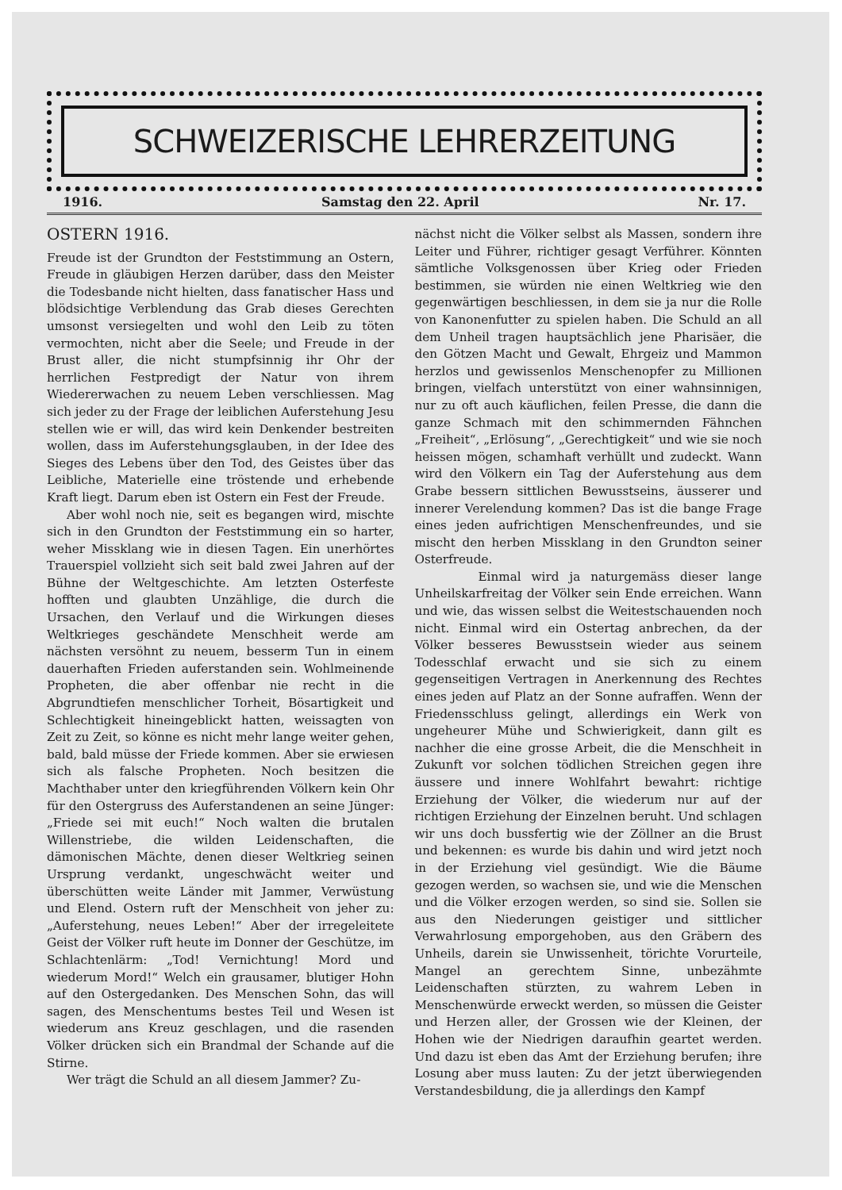SCHWEIZERISCHE LEHRERZEITUNG
1916. Samstag den 22. April Nr. 17.
OSTERN 1916.
Freude ist der Grundton der Feststimmung an Ostern, Freude in gläubigen Herzen darüber, dass den Meister die Todesbande nicht hielten, dass fanatischer Hass und blödsichtige Verblendung das Grab dieses Gerechten umsonst versiegelten und wohl den Leib zu töten vermochten, nicht aber die Seele; und Freude in der Brust aller, die nicht stumpfsinnig ihr Ohr der herrlichen Festpredigt der Natur von ihrem Wiedererwachen zu neuem Leben verschliessen. Mag sich jeder zu der Frage der leiblichen Auferstehung Jesu stellen wie er will, das wird kein Denkender bestreiten wollen, dass im Auferstehungsglauben, in der Idee des Sieges des Lebens über den Tod, des Geistes über das Leibliche, Materielle eine tröstende und erhebende Kraft liegt. Darum eben ist Ostern ein Fest der Freude.
Aber wohl noch nie, seit es begangen wird, mischte sich in den Grundton der Feststimmung ein so harter, weher Missklang wie in diesen Tagen. Ein unerhörtes Trauerspiel vollzieht sich seit bald zwei Jahren auf der Bühne der Weltgeschichte. Am letzten Osterfeste hofften und glaubten Unzählige, die durch die Ursachen, den Verlauf und die Wirkungen dieses Weltkrieges geschändete Menschheit werde am nächsten versöhnt zu neuem, besserm Tun in einem dauerhaften Frieden auferstanden sein. Wohlmeinende Propheten, die aber offenbar nie recht in die Abgrundtiefen menschlicher Torheit, Bösartigkeit und Schlechtigkeit hineingeblickt hatten, weissagten von Zeit zu Zeit, so könne es nicht mehr lange weiter gehen, bald, bald müsse der Friede kommen. Aber sie erwiesen sich als falsche Propheten. Noch besitzen die Machthaber unter den kriegführenden Völkern kein Ohr für den Ostergruss des Auferstandenen an seine Jünger: „Friede sei mit euch!“ Noch walten die brutalen Willenstriebe, die wilden Leidenschaften, die dämonischen Mächte, denen dieser Weltkrieg seinen Ursprung verdankt, ungeschwächt weiter und überschütten weite Länder mit Jammer, Verwüstung und Elend. Ostern ruft der Menschheit von jeher zu: „Auferstehung, neues Leben!“ Aber der irregeleitete Geist der Völker ruft heute im Donner der Geschütze, im Schlachtenlärm: „Tod! Vernichtung! Mord und wiederum Mord!“ Welch ein grausamer, blutiger Hohn auf den Ostergedanken. Des Menschen Sohn, das will sagen, des Menschentums bestes Teil und Wesen ist wiederum ans Kreuz geschlagen, und die rasenden Völker drücken sich ein Brandmal der Schande auf die Stirne.
Wer trägt die Schuld an all diesem Jammer? Zu-
nächst nicht die Völker selbst als Massen, sondern ihre Leiter und Führer, richtiger gesagt Verführer. Könnten sämtliche Volksgenossen über Krieg oder Frieden bestimmen, sie würden nie einen Weltkrieg wie den gegenwärtigen beschliessen, in dem sie ja nur die Rolle von Kanonenfutter zu spielen haben. Die Schuld an all dem Unheil tragen hauptsächlich jene Pharisäer, die den Götzen Macht und Gewalt, Ehrgeiz und Mammon herzlos und gewissenlos Menschenopfer zu Millionen bringen, vielfach unterstützt von einer wahnsinnigen, nur zu oft auch käuflichen, feilen Presse, die dann die ganze Schmach mit den schimmernden Fähnchen „Freiheit“, „Erlösung“, „Gerechtigkeit“ und wie sie noch heissen mögen, schamhaft verhüllt und zudeckt. Wann wird den Völkern ein Tag der Auferstehung aus dem Grabe bessern sittlichen Bewusstseins, äusserer und innerer Verelendung kommen? Das ist die bange Frage eines jeden aufrichtigen Menschenfreundes, und sie mischt den herben Missklang in den Grundton seiner Osterfreude.
Einmal wird ja naturgemäss dieser lange Unheilskarfreitag der Völker sein Ende erreichen. Wann und wie, das wissen selbst die Weitestschauenden noch nicht. Einmal wird ein Ostertag anbrechen, da der Völker besseres Bewusstsein wieder aus seinem Todesschlaf erwacht und sie sich zu einem gegenseitigen Vertragen in Anerkennung des Rechtes eines jeden auf Platz an der Sonne aufraffen. Wenn der Friedensschluss gelingt, allerdings ein Werk von ungeheurer Mühe und Schwierigkeit, dann gilt es nachher die eine grosse Arbeit, die die Menschheit in Zukunft vor solchen tödlichen Streichen gegen ihre äussere und innere Wohlfahrt bewahrt: richtige Erziehung der Völker, die wiederum nur auf der richtigen Erziehung der Einzelnen beruht. Und schlagen wir uns doch bussfertig wie der Zöllner an die Brust und bekennen: es wurde bis dahin und wird jetzt noch in der Erziehung viel gesündigt. Wie die Bäume gezogen werden, so wachsen sie, und wie die Menschen und die Völker erzogen werden, so sind sie. Sollen sie aus den Niederungen geistiger und sittlicher Verwahrlosung emporgehoben, aus den Gräbern des Unheils, darein sie Unwissenheit, törichte Vorurteile, Mangel an gerechtem Sinne, unbezähmte Leidenschaften stürzten, zu wahrem Leben in Menschenwürde erweckt werden, so müssen die Geister und Herzen aller, der Grossen wie der Kleinen, der Hohen wie der Niedrigen daraufhin geartet werden. Und dazu ist eben das Amt der Erziehung berufen; ihre Losung aber muss lauten: Zu der jetzt überwiegenden Verstandesbildung, die ja allerdings den Kampf